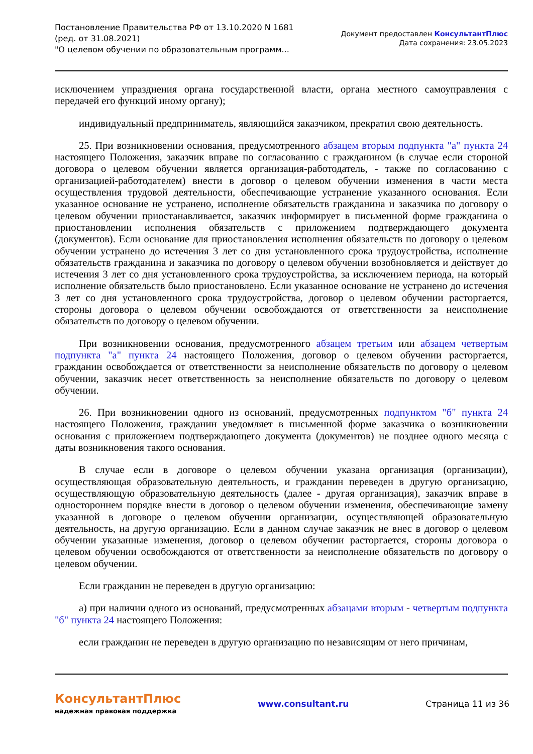Постановление Правительства РФ от 13.10.2020 N 1681
(ред. от 31.08.2021)
"О целевом обучении по образовательным программ...
Документ предоставлен КонсультантПлюс
Дата сохранения: 23.05.2023
исключением упразднения органа государственной власти, органа местного самоуправления с передачей его функций иному органу);
индивидуальный предприниматель, являющийся заказчиком, прекратил свою деятельность.
25. При возникновении основания, предусмотренного абзацем вторым подпункта "а" пункта 24 настоящего Положения, заказчик вправе по согласованию с гражданином (в случае если стороной договора о целевом обучении является организация-работодатель, - также по согласованию с организацией-работодателем) внести в договор о целевом обучении изменения в части места осуществления трудовой деятельности, обеспечивающие устранение указанного основания. Если указанное основание не устранено, исполнение обязательств гражданина и заказчика по договору о целевом обучении приостанавливается, заказчик информирует в письменной форме гражданина о приостановлении исполнения обязательств с приложением подтверждающего документа (документов). Если основание для приостановления исполнения обязательств по договору о целевом обучении устранено до истечения 3 лет со дня установленного срока трудоустройства, исполнение обязательств гражданина и заказчика по договору о целевом обучении возобновляется и действует до истечения 3 лет со дня установленного срока трудоустройства, за исключением периода, на который исполнение обязательств было приостановлено. Если указанное основание не устранено до истечения 3 лет со дня установленного срока трудоустройства, договор о целевом обучении расторгается, стороны договора о целевом обучении освобождаются от ответственности за неисполнение обязательств по договору о целевом обучении.
При возникновении основания, предусмотренного абзацем третьим или абзацем четвертым подпункта "а" пункта 24 настоящего Положения, договор о целевом обучении расторгается, гражданин освобождается от ответственности за неисполнение обязательств по договору о целевом обучении, заказчик несет ответственность за неисполнение обязательств по договору о целевом обучении.
26. При возникновении одного из оснований, предусмотренных подпунктом "б" пункта 24 настоящего Положения, гражданин уведомляет в письменной форме заказчика о возникновении основания с приложением подтверждающего документа (документов) не позднее одного месяца с даты возникновения такого основания.
В случае если в договоре о целевом обучении указана организация (организации), осуществляющая образовательную деятельность, и гражданин переведен в другую организацию, осуществляющую образовательную деятельность (далее - другая организация), заказчик вправе в одностороннем порядке внести в договор о целевом обучении изменения, обеспечивающие замену указанной в договоре о целевом обучении организации, осуществляющей образовательную деятельность, на другую организацию. Если в данном случае заказчик не внес в договор о целевом обучении указанные изменения, договор о целевом обучении расторгается, стороны договора о целевом обучении освобождаются от ответственности за неисполнение обязательств по договору о целевом обучении.
Если гражданин не переведен в другую организацию:
а) при наличии одного из оснований, предусмотренных абзацами вторым - четвертым подпункта "б" пункта 24 настоящего Положения:
если гражданин не переведен в другую организацию по независящим от него причинам,
КонсультантПлюс
надежная правовая поддержка
www.consultant.ru Страница 11 из 36